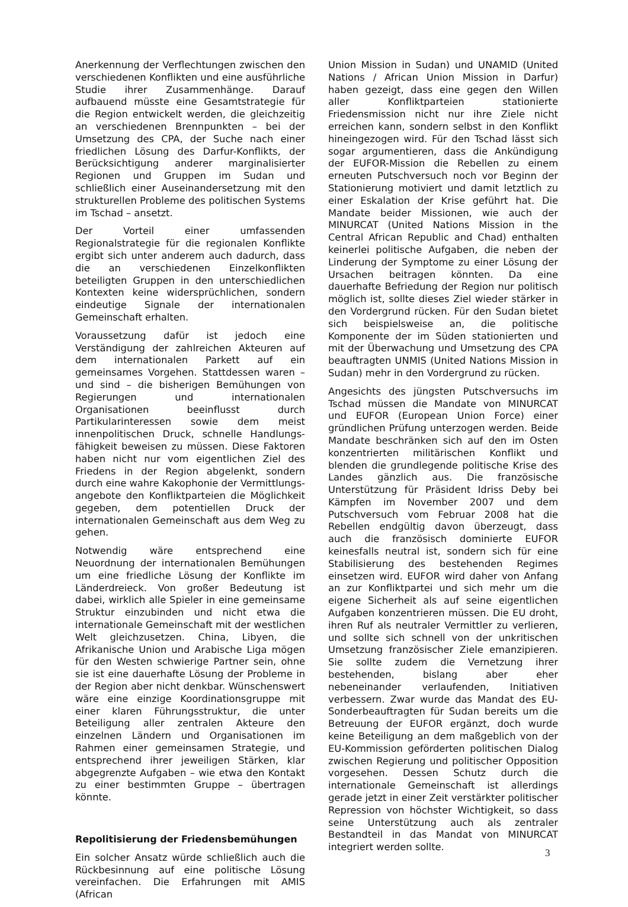Anerkennung der Verflechtungen zwischen den verschiedenen Konflikten und eine ausführliche Studie ihrer Zusammenhänge. Darauf aufbauend müsste eine Gesamtstrategie für die Region entwickelt werden, die gleichzeitig an verschiedenen Brennpunkten – bei der Umsetzung des CPA, der Suche nach einer friedlichen Lösung des Darfur-Konflikts, der Berücksichtigung anderer marginalisierter Regionen und Gruppen im Sudan und schließlich einer Auseinandersetzung mit den strukturellen Probleme des politischen Systems im Tschad – ansetzt.
Der Vorteil einer umfassenden Regionalstrategie für die regionalen Konflikte ergibt sich unter anderem auch dadurch, dass die an verschiedenen Einzelkonflikten beteiligten Gruppen in den unterschiedlichen Kontexten keine widersprüchlichen, sondern eindeutige Signale der internationalen Gemeinschaft erhalten.
Voraussetzung dafür ist jedoch eine Verständigung der zahlreichen Akteuren auf dem internationalen Parkett auf ein gemeinsames Vorgehen. Stattdessen waren – und sind – die bisherigen Bemühungen von Regierungen und internationalen Organisationen beeinflusst durch Partikularinteressen sowie dem meist innenpolitischen Druck, schnelle Handlungs-fähigkeit beweisen zu müssen. Diese Faktoren haben nicht nur vom eigentlichen Ziel des Friedens in der Region abgelenkt, sondern durch eine wahre Kakophonie der Vermittlungs-angebote den Konfliktparteien die Möglichkeit gegeben, dem potentiellen Druck der internationalen Gemeinschaft aus dem Weg zu gehen.
Notwendig wäre entsprechend eine Neuordnung der internationalen Bemühungen um eine friedliche Lösung der Konflikte im Länderdreieck. Von großer Bedeutung ist dabei, wirklich alle Spieler in eine gemeinsame Struktur einzubinden und nicht etwa die internationale Gemeinschaft mit der westlichen Welt gleichzusetzen. China, Libyen, die Afrikanische Union und Arabische Liga mögen für den Westen schwierige Partner sein, ohne sie ist eine dauerhafte Lösung der Probleme in der Region aber nicht denkbar. Wünschenswert wäre eine einzige Koordinationsgruppe mit einer klaren Führungsstruktur, die unter Beteiligung aller zentralen Akteure den einzelnen Ländern und Organisationen im Rahmen einer gemeinsamen Strategie, und entsprechend ihrer jeweiligen Stärken, klar abgegrenzte Aufgaben – wie etwa den Kontakt zu einer bestimmten Gruppe – übertragen könnte.
Repolitisierung der Friedensbemühungen
Ein solcher Ansatz würde schließlich auch die Rückbesinnung auf eine politische Lösung vereinfachen. Die Erfahrungen mit AMIS (African
Union Mission in Sudan) und UNAMID (United Nations / African Union Mission in Darfur) haben gezeigt, dass eine gegen den Willen aller Konfliktparteien stationierte Friedensmission nicht nur ihre Ziele nicht erreichen kann, sondern selbst in den Konflikt hineingezogen wird. Für den Tschad lässt sich sogar argumentieren, dass die Ankündigung der EUFOR-Mission die Rebellen zu einem erneuten Putschversuch noch vor Beginn der Stationierung motiviert und damit letztlich zu einer Eskalation der Krise geführt hat. Die Mandate beider Missionen, wie auch der MINURCAT (United Nations Mission in the Central African Republic and Chad) enthalten keinerlei politische Aufgaben, die neben der Linderung der Symptome zu einer Lösung der Ursachen beitragen könnten. Da eine dauerhafte Befriedung der Region nur politisch möglich ist, sollte dieses Ziel wieder stärker in den Vordergrund rücken. Für den Sudan bietet sich beispielsweise an, die politische Komponente der im Süden stationierten und mit der Überwachung und Umsetzung des CPA beauftragten UNMIS (United Nations Mission in Sudan) mehr in den Vordergrund zu rücken.
Angesichts des jüngsten Putschversuchs im Tschad müssen die Mandate von MINURCAT und EUFOR (European Union Force) einer gründlichen Prüfung unterzogen werden. Beide Mandate beschränken sich auf den im Osten konzentrierten militärischen Konflikt und blenden die grundlegende politische Krise des Landes gänzlich aus. Die französische Unterstützung für Präsident Idriss Deby bei Kämpfen im November 2007 und dem Putschversuch vom Februar 2008 hat die Rebellen endgültig davon überzeugt, dass auch die französisch dominierte EUFOR keinesfalls neutral ist, sondern sich für eine Stabilisierung des bestehenden Regimes einsetzen wird. EUFOR wird daher von Anfang an zur Konfliktpartei und sich mehr um die eigene Sicherheit als auf seine eigentlichen Aufgaben konzentrieren müssen. Die EU droht, ihren Ruf als neutraler Vermittler zu verlieren, und sollte sich schnell von der unkritischen Umsetzung französischer Ziele emanzipieren. Sie sollte zudem die Vernetzung ihrer bestehenden, bislang aber eher nebeneinander verlaufenden, Initiativen verbessern. Zwar wurde das Mandat des EU-Sonderbeauftragten für Sudan bereits um die Betreuung der EUFOR ergänzt, doch wurde keine Beteiligung an dem maßgeblich von der EU-Kommission geförderten politischen Dialog zwischen Regierung und politischer Opposition vorgesehen. Dessen Schutz durch die internationale Gemeinschaft ist allerdings gerade jetzt in einer Zeit verstärkter politischer Repression von höchster Wichtigkeit, so dass seine Unterstützung auch als zentraler Bestandteil in das Mandat von MINURCAT integriert werden sollte.
3